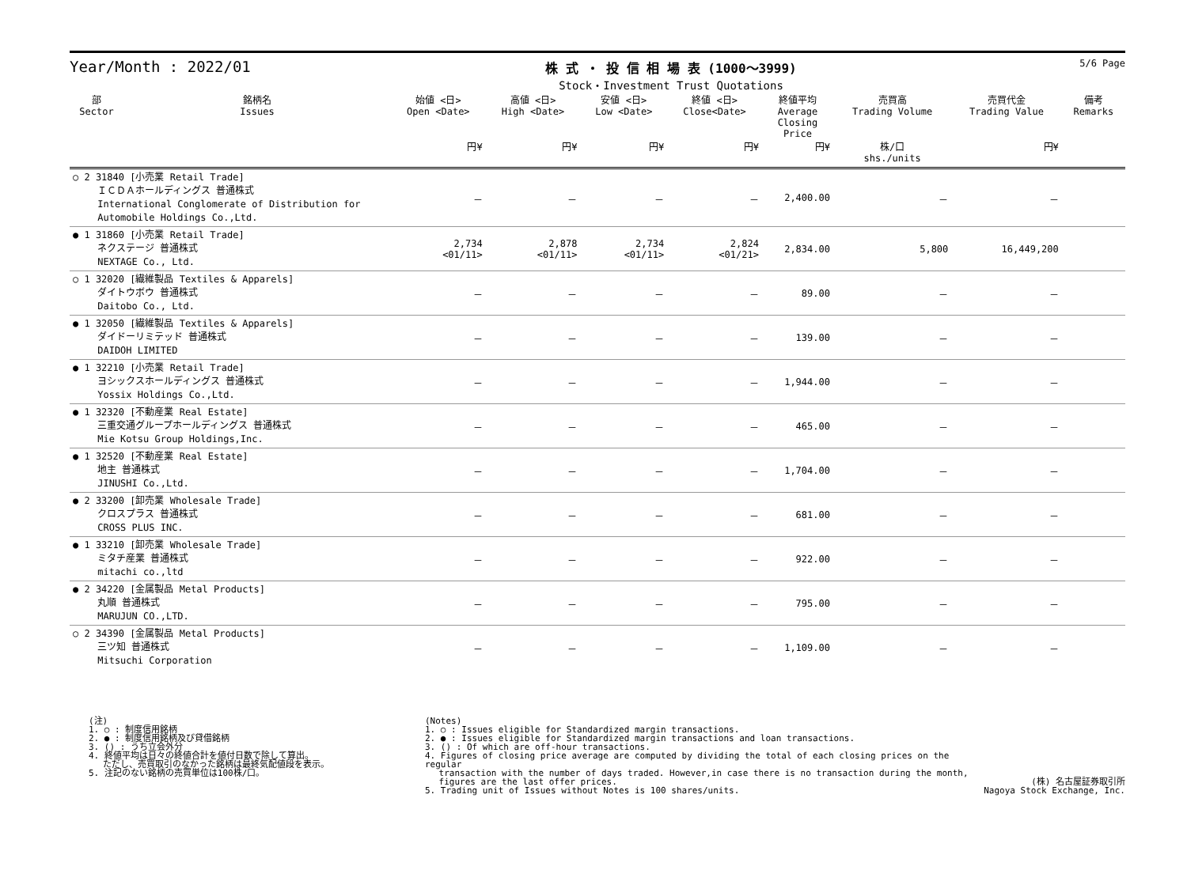Year/Month : 2022/01
株 式 ・ 投 信 相 場 表 (1000～3999)
Stock・Investment Trust Quotations
5/6 Page
| 部 Sector | 銘柄名 Issues | 始値 <日> Open <Date> | 高値 <日> High <Date> | 安値 <日> Low <Date> | 終値 <日> Close<Date> | 終値平均 Average Closing Price | 売買高 Trading Volume | 売買代金 Trading Value | 備考 Remarks |
| --- | --- | --- | --- | --- | --- | --- | --- | --- | --- |
| | | 円¥ | 円¥ | 円¥ | 円¥ | 円¥ | 株/口 shs./units | 円¥ | |
| ○ 2 31840 [小売業 Retail Trade] ＩＣＤＡホールディングス 普通株式 International Conglomerate of Distribution for Automobile Holdings Co.,Ltd. | | － | － | － | － | 2,400.00 | － | － | |
| ● 1 31860 [小売業 Retail Trade] ネクステージ 普通株式 NEXTAGE Co., Ltd. | | 2,734 <01/11> | 2,878 <01/11> | 2,734 <01/11> | 2,824 <01/21> | 2,834.00 | 5,800 | 16,449,200 | |
| ○ 1 32020 [繊維製品 Textiles & Apparels] ダイトウボウ 普通株式 Daitobo Co., Ltd. | | － | － | － | － | 89.00 | － | － | |
| ● 1 32050 [繊維製品 Textiles & Apparels] ダイドーリミテッド 普通株式 DAIDOH LIMITED | | － | － | － | － | 139.00 | － | － | |
| ● 1 32210 [小売業 Retail Trade] ヨシックスホールディングス 普通株式 Yossix Holdings Co.,Ltd. | | － | － | － | － | 1,944.00 | － | － | |
| ● 1 32320 [不動産業 Real Estate] 三重交通グループホールディングス 普通株式 Mie Kotsu Group Holdings,Inc. | | － | － | － | － | 465.00 | － | － | |
| ● 1 32520 [不動産業 Real Estate] 地主 普通株式 JINUSHI Co.,Ltd. | | － | － | － | － | 1,704.00 | － | － | |
| ● 2 33200 [卸売業 Wholesale Trade] クロスプラス 普通株式 CROSS PLUS INC. | | － | － | － | － | 681.00 | － | － | |
| ● 1 33210 [卸売業 Wholesale Trade] ミタチ産業 普通株式 mitachi co.,ltd | | － | － | － | － | 922.00 | － | － | |
| ● 2 34220 [金属製品 Metal Products] 丸順 普通株式 MARUJUN CO.,LTD. | | － | － | － | － | 795.00 | － | － | |
| ○ 2 34390 [金属製品 Metal Products] 三ツ知 普通株式 Mitsuchi Corporation | | － | － | － | － | 1,109.00 | － | － | |
(注)
1. ○ : 制度信用銘柄
2. ● : 制度信用銘柄及び貸借銘柄
3. () : うち立会外分
4. 終値平均は日々の終値合計を値付日数で除して算出。
　 ただし、売買取引のなかった銘柄は最終気配値段を表示。
5. 注記のない銘柄の売買単位は100株/口。
(Notes)
1. ○ : Issues eligible for Standardized margin transactions.
2. ● : Issues eligible for Standardized margin transactions and loan transactions.
3. () : Of which are off-hour transactions.
4. Figures of closing price average are computed by dividing the total of each closing prices on the regular
　 transaction with the number of days traded. However,in case there is no transaction during the month,
　 figures are the last offer prices.
5. Trading unit of Issues without Notes is 100 shares/units.
(株) 名古屋証券取引所
Nagoya Stock Exchange, Inc.